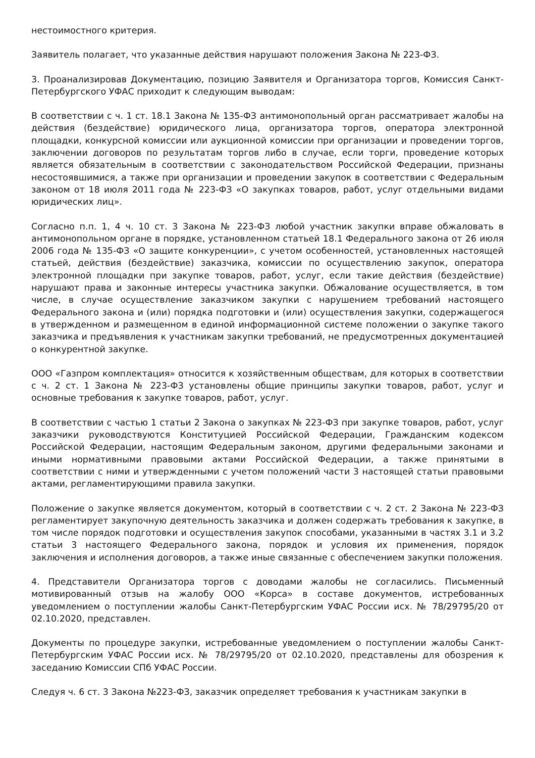нестоимостного критерия.
Заявитель полагает, что указанные действия нарушают положения Закона № 223-ФЗ.
3. Проанализировав Документацию, позицию Заявителя и Организатора торгов, Комиссия Санкт-Петербургского УФАС приходит к следующим выводам:
В соответствии с ч. 1 ст. 18.1 Закона № 135-ФЗ антимонопольный орган рассматривает жалобы на действия (бездействие) юридического лица, организатора торгов, оператора электронной площадки, конкурсной комиссии или аукционной комиссии при организации и проведении торгов, заключении договоров по результатам торгов либо в случае, если торги, проведение которых является обязательным в соответствии с законодательством Российской Федерации, признаны несостоявшимися, а также при организации и проведении закупок в соответствии с Федеральным законом от 18 июля 2011 года № 223-ФЗ «О закупках товаров, работ, услуг отдельными видами юридических лиц».
Согласно п.п. 1, 4 ч. 10 ст. 3 Закона № 223-ФЗ любой участник закупки вправе обжаловать в антимонопольном органе в порядке, установленном статьей 18.1 Федерального закона от 26 июля 2006 года № 135-ФЗ «О защите конкуренции», с учетом особенностей, установленных настоящей статьей, действия (бездействие) заказчика, комиссии по осуществлению закупок, оператора электронной площадки при закупке товаров, работ, услуг, если такие действия (бездействие) нарушают права и законные интересы участника закупки. Обжалование осуществляется, в том числе, в случае осуществление заказчиком закупки с нарушением требований настоящего Федерального закона и (или) порядка подготовки и (или) осуществления закупки, содержащегося в утвержденном и размещенном в единой информационной системе положении о закупке такого заказчика и предъявления к участникам закупки требований, не предусмотренных документацией о конкурентной закупке.
ООО «Газпром комплектация» относится к хозяйственным обществам, для которых в соответствии с ч. 2 ст. 1 Закона № 223-ФЗ установлены общие принципы закупки товаров, работ, услуг и основные требования к закупке товаров, работ, услуг.
В соответствии с частью 1 статьи 2 Закона о закупках № 223-ФЗ при закупке товаров, работ, услуг заказчики руководствуются Конституцией Российской Федерации, Гражданским кодексом Российской Федерации, настоящим Федеральным законом, другими федеральными законами и иными нормативными правовыми актами Российской Федерации, а также принятыми в соответствии с ними и утвержденными с учетом положений части 3 настоящей статьи правовыми актами, регламентирующими правила закупки.
Положение о закупке является документом, который в соответствии с ч. 2 ст. 2 Закона № 223-ФЗ регламентирует закупочную деятельность заказчика и должен содержать требования к закупке, в том числе порядок подготовки и осуществления закупок способами, указанными в частях 3.1 и 3.2 статьи 3 настоящего Федерального закона, порядок и условия их применения, порядок заключения и исполнения договоров, а также иные связанные с обеспечением закупки положения.
4. Представители Организатора торгов с доводами жалобы не согласились. Письменный мотивированный отзыв на жалобу ООО «Корса» в составе документов, истребованных уведомлением о поступлении жалобы Санкт-Петербургским УФАС России исх. № 78/29795/20 от 02.10.2020, представлен.
Документы по процедуре закупки, истребованные уведомлением о поступлении жалобы Санкт-Петербургским УФАС России исх. № 78/29795/20 от 02.10.2020, представлены для обозрения к заседанию Комиссии СПб УФАС России.
Следуя ч. 6 ст. 3 Закона №223-ФЗ, заказчик определяет требования к участникам закупки в